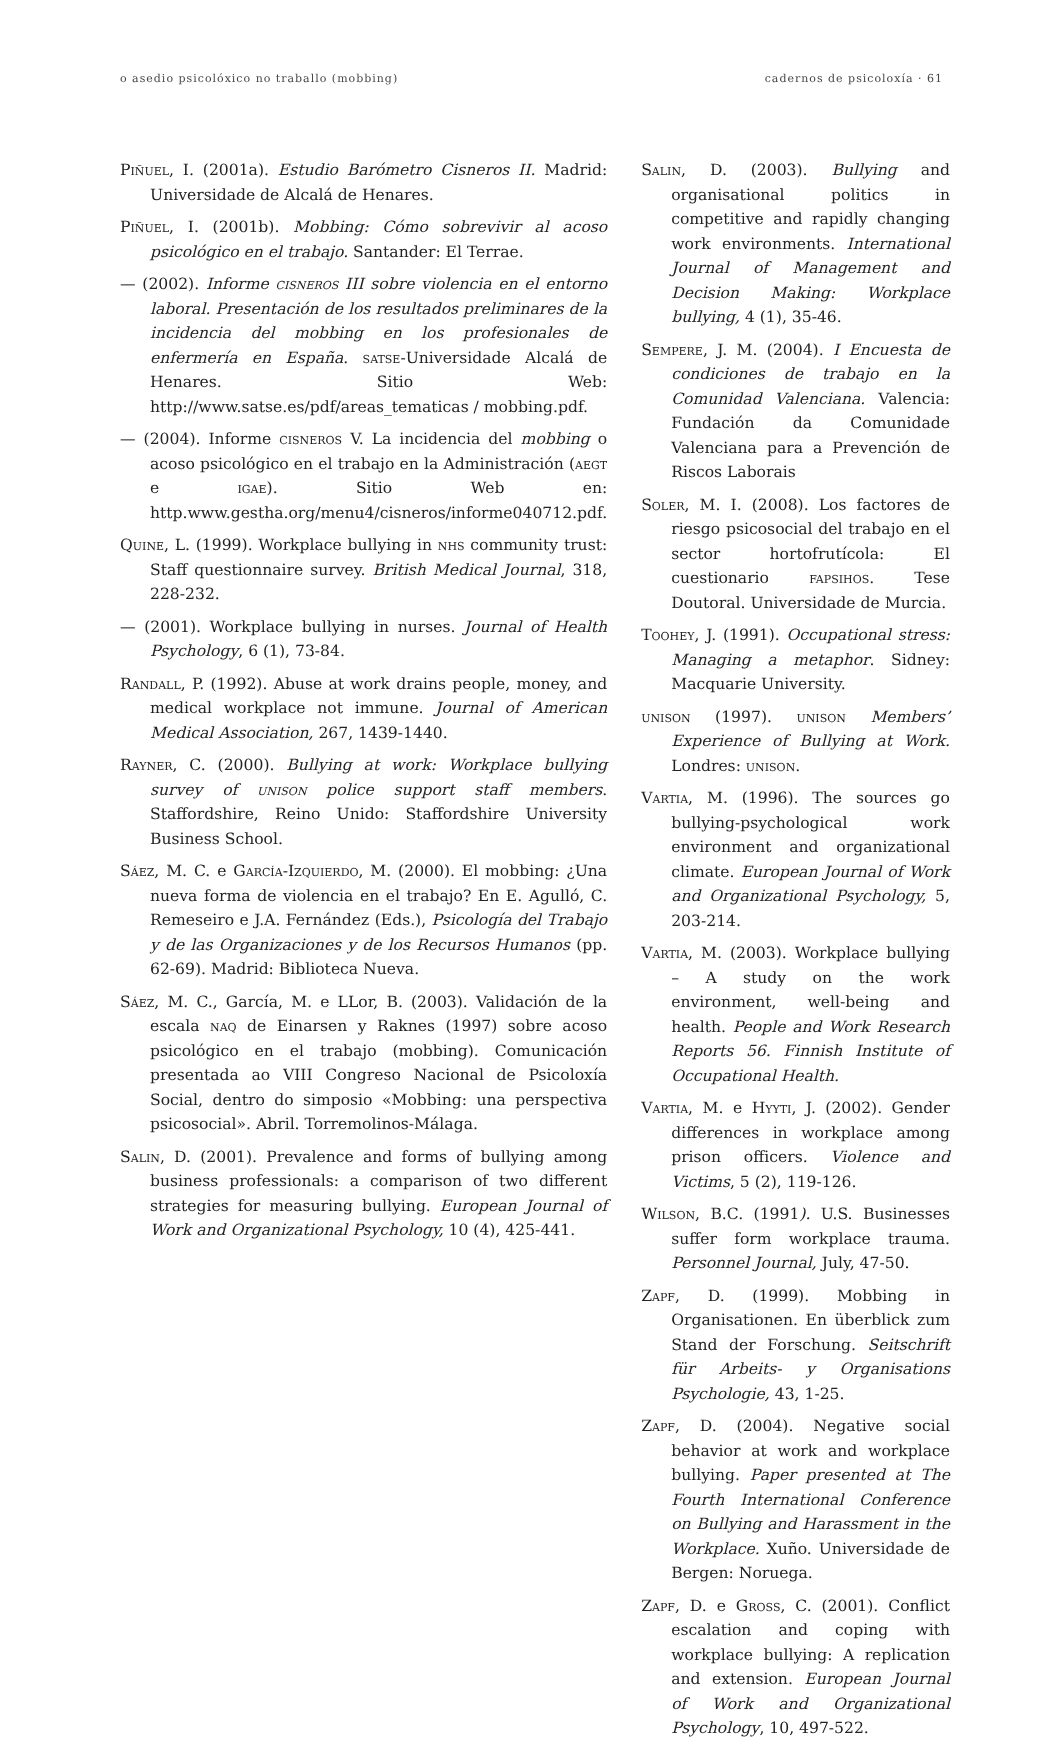o asedio psicolóxico no traballo (mobbing) cadernos de psicoloxía · 61
Piñuel, I. (2001a). Estudio Barómetro Cisneros II. Madrid: Universidade de Alcalá de Henares.
Piñuel, I. (2001b). Mobbing: Cómo sobrevivir al acoso psicológico en el trabajo. Santander: El Terrae.
— (2002). Informe cisneros III sobre violencia en el entorno laboral. Presentación de los resultados preliminares de la incidencia del mobbing en los profesionales de enfermería en España. satse-Universidade Alcalá de Henares. Sitio Web: http://www.satse.es/pdf/areas_tematicas / mobbing.pdf.
— (2004). Informe cisneros V. La incidencia del mobbing o acoso psicológico en el trabajo en la Administración (aegt e igae). Sitio Web en: http.www.gestha.org/menu4/cisneros/informe040712.pdf.
Quine, L. (1999). Workplace bullying in nhs community trust: Staff questionnaire survey. British Medical Journal, 318, 228-232.
— (2001). Workplace bullying in nurses. Journal of Health Psychology, 6 (1), 73-84.
Randall, P. (1992). Abuse at work drains people, money, and medical workplace not immune. Journal of American Medical Association, 267, 1439-1440.
Rayner, C. (2000). Bullying at work: Workplace bullying survey of unison police support staff members. Staffordshire, Reino Unido: Staffordshire University Business School.
Sáez, M. C. e García-Izquierdo, M. (2000). El mobbing: ¿Una nueva forma de violencia en el trabajo? En E. Agulló, C. Remeseiro e J.A. Fernández (Eds.), Psicología del Trabajo y de las Organizaciones y de los Recursos Humanos (pp. 62-69). Madrid: Biblioteca Nueva.
Sáez, M. C., García, M. e LLor, B. (2003). Validación de la escala naq de Einarsen y Raknes (1997) sobre acoso psicológico en el trabajo (mobbing). Comunicación presentada ao VIII Congreso Nacional de Psicoloxía Social, dentro do simposio «Mobbing: una perspectiva psicosocial». Abril. Torremolinos-Málaga.
Salin, D. (2001). Prevalence and forms of bullying among business professionals: a comparison of two different strategies for measuring bullying. European Journal of Work and Organizational Psychology, 10 (4), 425-441.
Salin, D. (2003). Bullying and organisational politics in competitive and rapidly changing work environments. International Journal of Management and Decision Making: Workplace bullying, 4 (1), 35-46.
Sempere, J. M. (2004). I Encuesta de condiciones de trabajo en la Comunidad Valenciana. Valencia: Fundación da Comunidade Valenciana para a Prevención de Riscos Laborais
Soler, M. I. (2008). Los factores de riesgo psicosocial del trabajo en el sector hortofrutícola: El cuestionario fapsihos. Tese Doutoral. Universidade de Murcia.
Toohey, J. (1991). Occupational stress: Managing a metaphor. Sidney: Macquarie University.
unison (1997). unison Members’ Experience of Bullying at Work. Londres: unison.
Vartia, M. (1996). The sources go bullying-psychological work environment and organizational climate. European Journal of Work and Organizational Psychology, 5, 203-214.
Vartia, M. (2003). Workplace bullying – A study on the work environment, well-being and health. People and Work Research Reports 56. Finnish Institute of Occupational Health.
Vartia, M. e Hyyti, J. (2002). Gender differences in workplace among prison officers. Violence and Victims, 5 (2), 119-126.
Wilson, B.C. (1991). U.S. Businesses suffer form workplace trauma. Personnel Journal, July, 47-50.
Zapf, D. (1999). Mobbing in Organisationen. En überblick zum Stand der Forschung. Seitschrift für Arbeits- y Organisations Psychologie, 43, 1-25.
Zapf, D. (2004). Negative social behavior at work and workplace bullying. Paper presented at The Fourth International Conference on Bullying and Harassment in the Workplace. Xuño. Universidade de Bergen: Noruega.
Zapf, D. e Gross, C. (2001). Conflict escalation and coping with workplace bullying: A replication and extension. European Journal of Work and Organizational Psychology, 10, 497-522.